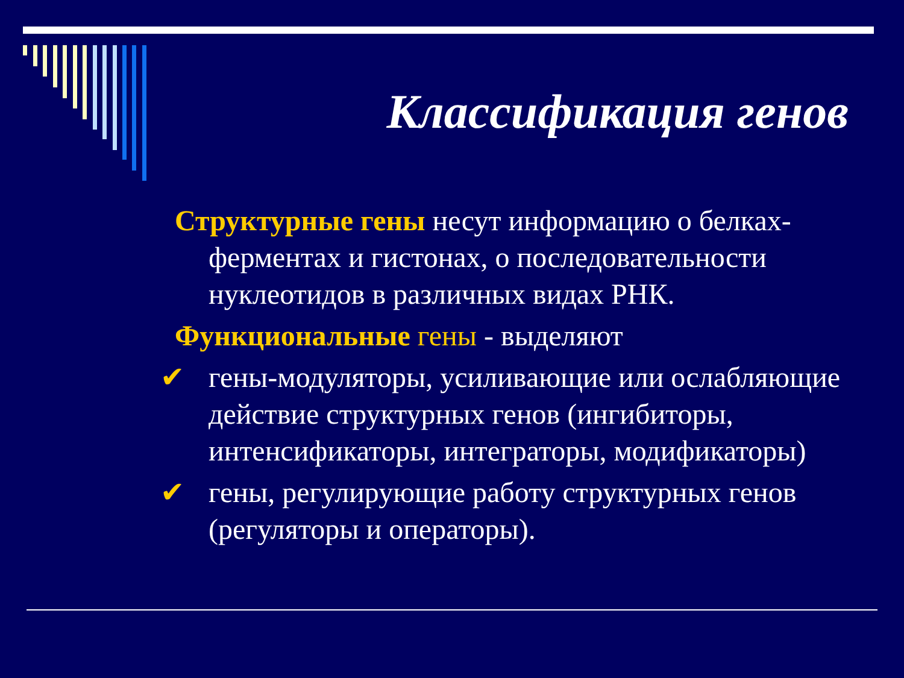Классификация генов
Структурные гены несут информацию о белках-ферментах и гистонах, о последовательности нуклеотидов в различных видах РНК.
Функциональные гены - выделяют
✔ гены-модуляторы, усиливающие или ослабляющие действие структурных генов (ингибиторы, интенсификаторы, интеграторы, модификаторы)
✔ гены, регулирующие работу структурных генов (регуляторы и операторы).